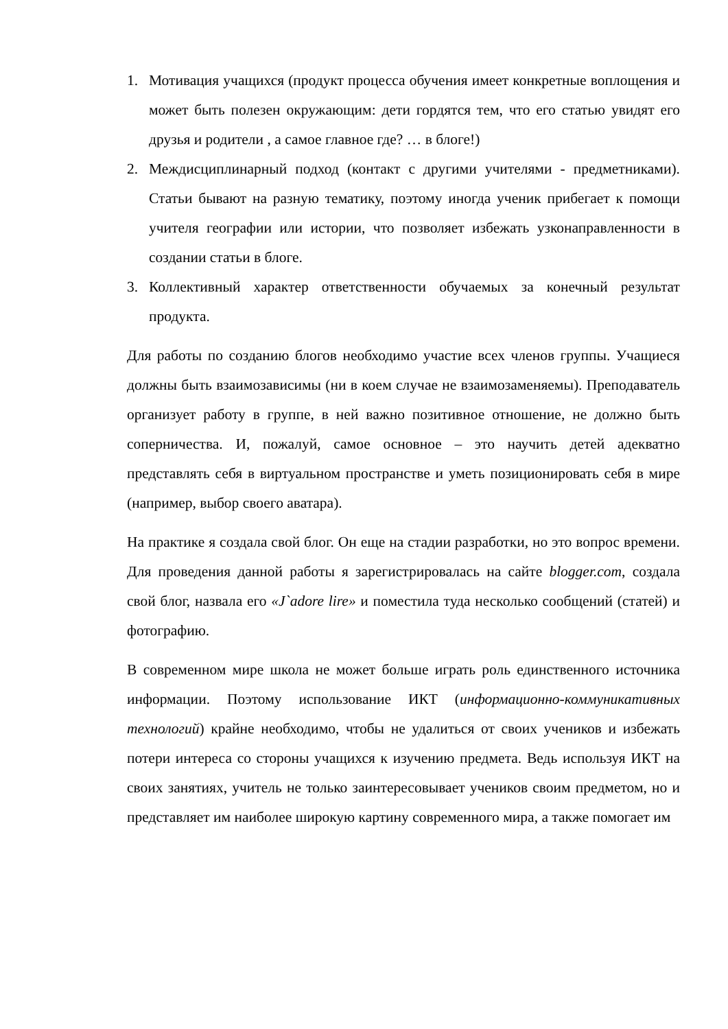1. Мотивация учащихся (продукт процесса обучения имеет конкретные воплощения и может быть полезен окружающим: дети гордятся тем, что его статью увидят его друзья и родители , а самое главное где? … в блоге!)
2. Междисциплинарный подход (контакт с другими учителями - предметниками). Статьи бывают на разную тематику, поэтому иногда ученик прибегает к помощи учителя географии или истории, что позволяет избежать узконаправленности в создании статьи в блоге.
3. Коллективный характер ответственности обучаемых за конечный результат продукта.
Для работы по созданию блогов необходимо участие всех членов группы. Учащиеся должны быть взаимозависимы (ни в коем случае не взаимозаменяемы). Преподаватель организует работу в группе, в ней важно позитивное отношение, не должно быть соперничества. И, пожалуй, самое основное – это научить детей адекватно представлять себя в виртуальном пространстве и уметь позиционировать себя в мире (например, выбор своего аватара).
На практике я создала свой блог. Он еще на стадии разработки, но это вопрос времени. Для проведения данной работы я зарегистрировалась на сайте blogger.com, создала свой блог, назвала его «J`adore lire» и поместила туда несколько сообщений (статей) и фотографию.
В современном мире школа не может больше играть роль единственного источника информации. Поэтому использование ИКТ (информационно-коммуникативных технологий) крайне необходимо, чтобы не удалиться от своих учеников и избежать потери интереса со стороны учащихся к изучению предмета. Ведь используя ИКТ на своих занятиях, учитель не только заинтересовывает учеников своим предметом, но и представляет им наиболее широкую картину современного мира, а также помогает им